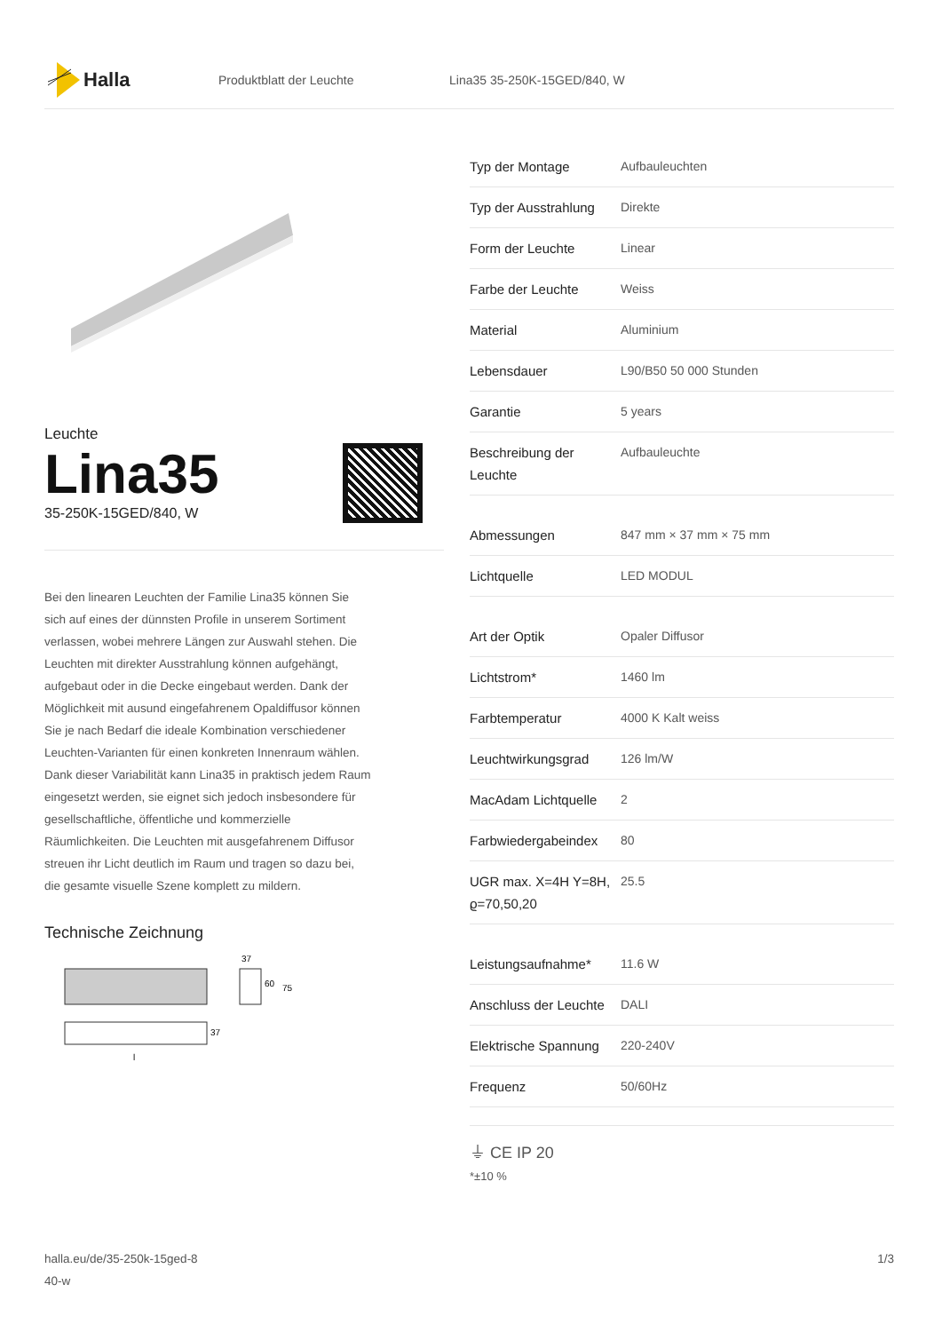Halla
Produktblatt der Leuchte Lina35 35-250K-15GED/840, W
Leuchte
Lina35
35-250K-15GED/840, W
Bei den linearen Leuchten der Familie Lina35 können Sie sich auf eines der dünnsten Profile in unserem Sortiment verlassen, wobei mehrere Längen zur Auswahl stehen. Die Leuchten mit direkter Ausstrahlung können aufgehängt, aufgebaut oder in die Decke eingebaut werden. Dank der Möglichkeit mit ausund eingefahrenem Opaldiffusor können Sie je nach Bedarf die ideale Kombination verschiedener Leuchten-Varianten für einen konkreten Innenraum wählen. Dank dieser Variabilität kann Lina35 in praktisch jedem Raum eingesetzt werden, sie eignet sich jedoch insbesondere für gesellschaftliche, öffentliche und kommerzielle Räumlichkeiten. Die Leuchten mit ausgefahrenem Diffusor streuen ihr Licht deutlich im Raum und tragen so dazu bei, die gesamte visuelle Szene komplett zu mildern.
Technische Zeichnung
37
60
75
37
l
| Typ der Montage | Aufbauleuchten |
| Typ der Ausstrahlung | Direkte |
| Form der Leuchte | Linear |
| Farbe der Leuchte | Weiss |
| Material | Aluminium |
| Lebensdauer | L90/B50 50 000 Stunden |
| Garantie | 5 years |
| Beschreibung der Leuchte | Aufbauleuchte |
| Abmessungen | 847 mm × 37 mm × 75 mm |
| Lichtquelle | LED MODUL |
| Art der Optik | Opaler Diffusor |
| Lichtstrom* | 1460 lm |
| Farbtemperatur | 4000 K Kalt weiss |
| Leuchtwirkungsgrad | 126 lm/W |
| MacAdam Lichtquelle | 2 |
| Farbwiedergabeindex | 80 |
| UGR max. X=4H Y=8H, ϱ=70,50,20 | 25.5 |
| Leistungsaufnahme* | 11.6 W |
| Anschluss der Leuchte | DALI |
| Elektrische Spannung | 220-240V |
| Frequenz | 50/60Hz |
⏚ CE IP 20
*±10 %
halla.eu/de/35-250k-15ged-8
40-w
1/3